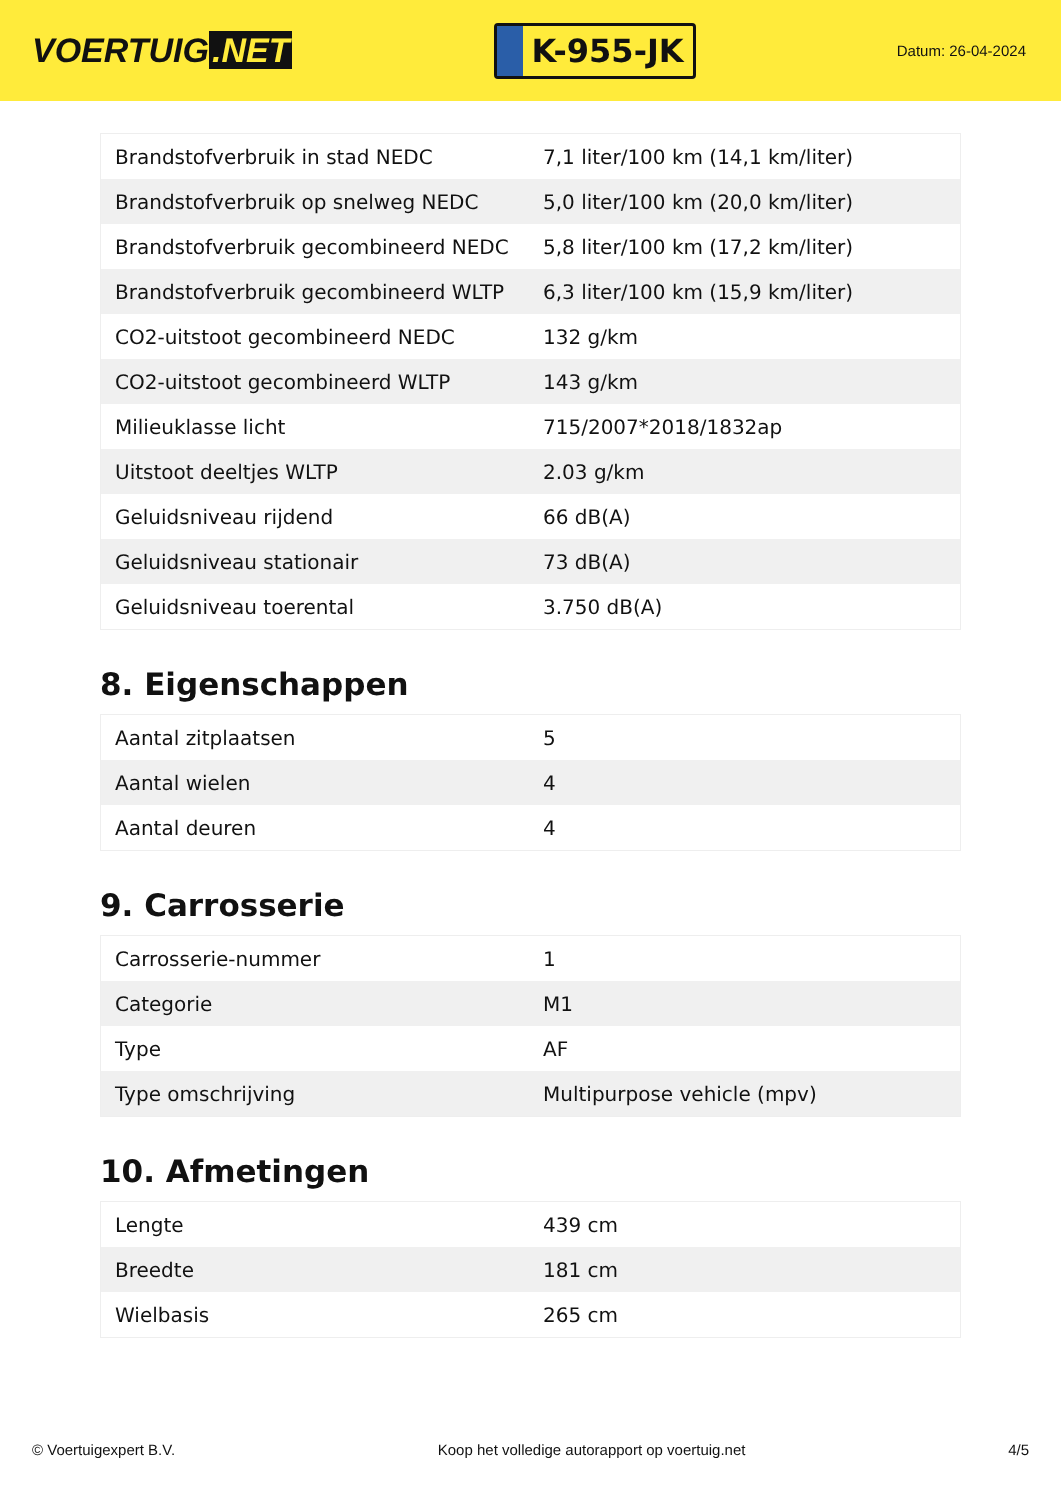VOERTUIG.NET
K-955-JK
Datum: 26-04-2024
| Brandstofverbruik in stad NEDC | 7,1 liter/100 km (14,1 km/liter) |
| Brandstofverbruik op snelweg NEDC | 5,0 liter/100 km (20,0 km/liter) |
| Brandstofverbruik gecombineerd NEDC | 5,8 liter/100 km (17,2 km/liter) |
| Brandstofverbruik gecombineerd WLTP | 6,3 liter/100 km (15,9 km/liter) |
| CO2-uitstoot gecombineerd NEDC | 132 g/km |
| CO2-uitstoot gecombineerd WLTP | 143 g/km |
| Milieuklasse licht | 715/2007*2018/1832ap |
| Uitstoot deeltjes WLTP | 2.03 g/km |
| Geluidsniveau rijdend | 66 dB(A) |
| Geluidsniveau stationair | 73 dB(A) |
| Geluidsniveau toerental | 3.750 dB(A) |
8. Eigenschappen
| Aantal zitplaatsen | 5 |
| Aantal wielen | 4 |
| Aantal deuren | 4 |
9. Carrosserie
| Carrosserie-nummer | 1 |
| Categorie | M1 |
| Type | AF |
| Type omschrijving | Multipurpose vehicle (mpv) |
10. Afmetingen
| Lengte | 439 cm |
| Breedte | 181 cm |
| Wielbasis | 265 cm |
© Voertuigexpert B.V. Koop het volledige autorapport op voertuig.net 4/5